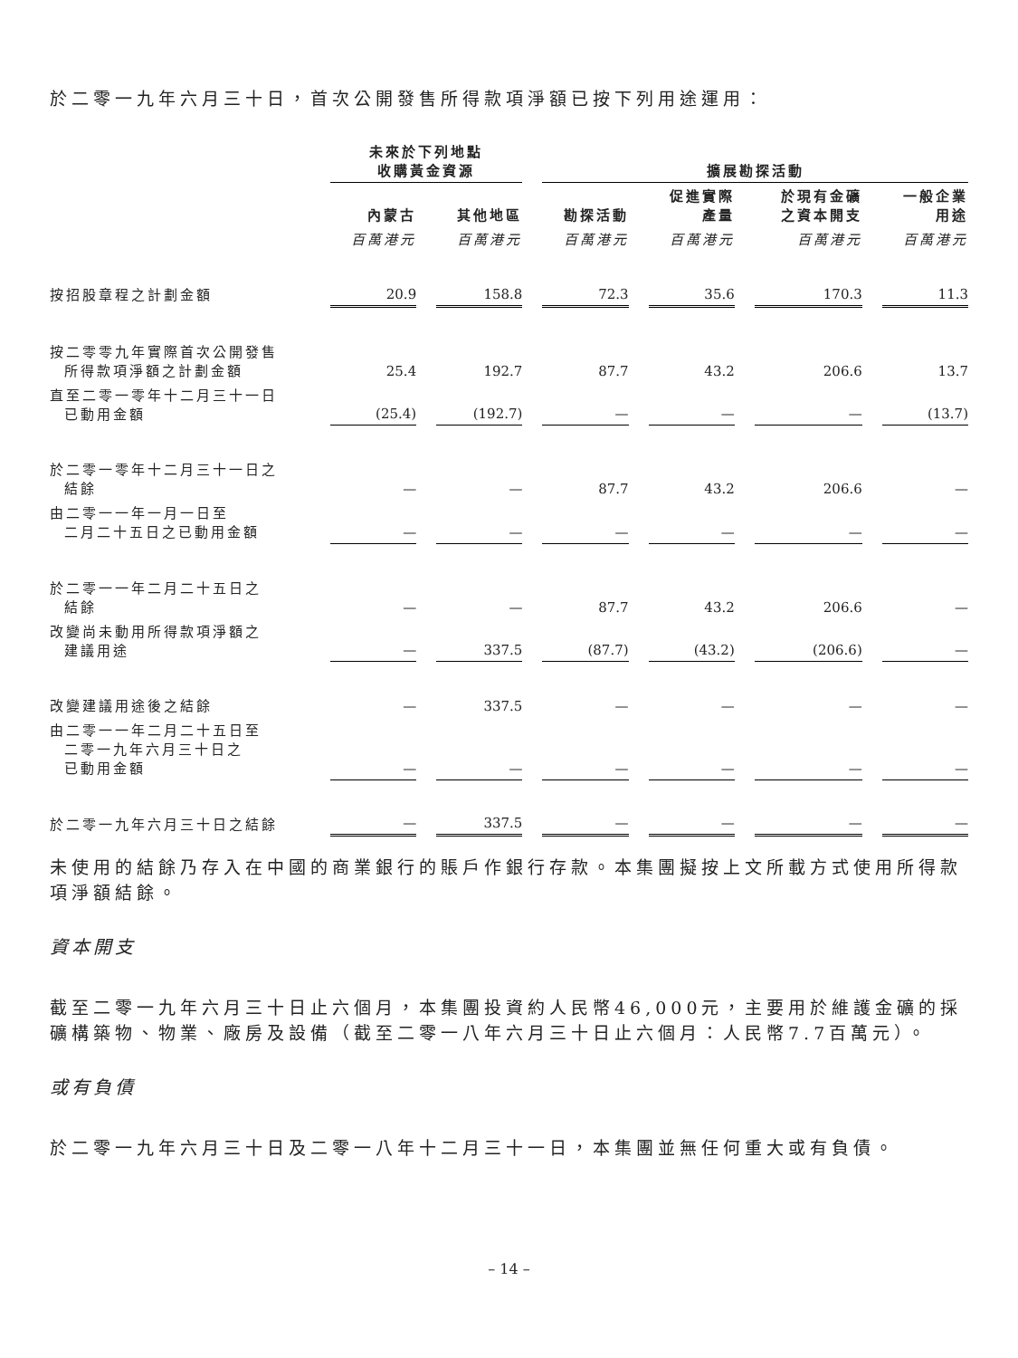於二零一九年六月三十日，首次公開發售所得款項淨額已按下列用途運用：
| | 未來於下列地點 收購黃金資源 | | | | 擴展勘探活動 | | | | | | |
| --- | --- | --- | --- | --- | --- | --- | --- | --- | --- | --- | --- |
| | 內蒙古 | | 其他地區 | | 勘探活動 | | 促進實際 產量 | | 於現有金礦 之資本開支 | | 一般企業 用途 |
| | 百萬港元 | | 百萬港元 | | 百萬港元 | | 百萬港元 | | 百萬港元 | | 百萬港元 |
| 按招股章程之計劃金額 | 20.9 | | 158.8 | | 72.3 | | 35.6 | | 170.3 | | 11.3 |
| 按二零零九年實際首次公開發售 所得款項淨額之計劃金額 | 25.4 | | 192.7 | | 87.7 | | 43.2 | | 206.6 | | 13.7 |
| 直至二零一零年十二月三十一日 已動用金額 | (25.4) | | (192.7) | | — | | — | | — | | (13.7) |
| 於二零一零年十二月三十一日之 結餘 | — | | — | | 87.7 | | 43.2 | | 206.6 | | — |
| 由二零一一年一月一日至 二月二十五日之已動用金額 | — | | — | | — | | — | | — | | — |
| 於二零一一年二月二十五日之 結餘 | — | | — | | 87.7 | | 43.2 | | 206.6 | | — |
| 改變尚未動用所得款項淨額之 建議用途 | — | | 337.5 | | (87.7) | | (43.2) | | (206.6) | | — |
| 改變建議用途後之結餘 | — | | 337.5 | | — | | — | | — | | — |
| 由二零一一年二月二十五日至 二零一九年六月三十日之 已動用金額 | — | | — | | — | | — | | — | | — |
| 於二零一九年六月三十日之結餘 | — | | 337.5 | | — | | — | | — | | — |
未使用的結餘乃存入在中國的商業銀行的賬戶作銀行存款。本集團擬按上文所載方式使用所得款項淨額結餘。
資本開支
截至二零一九年六月三十日止六個月，本集團投資約人民幣46,000元，主要用於維護金礦的採礦構築物、物業、廠房及設備（截至二零一八年六月三十日止六個月：人民幣7.7百萬元）。
或有負債
於二零一九年六月三十日及二零一八年十二月三十一日，本集團並無任何重大或有負債。
– 14 –